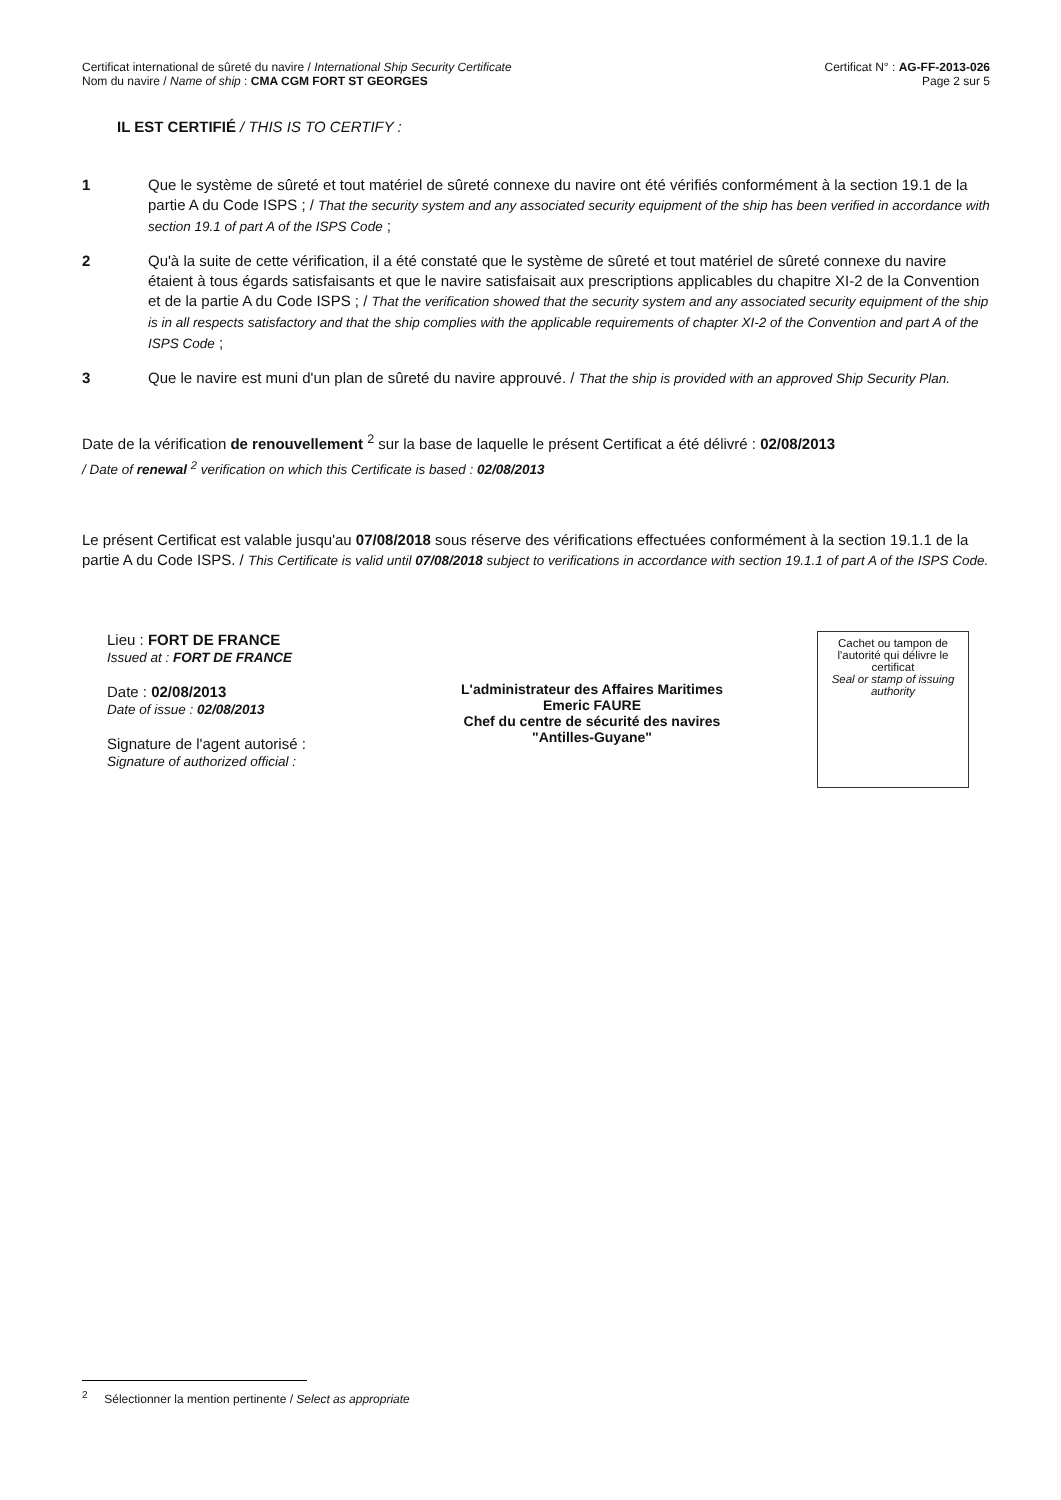Certificat international de sûreté du navire / International Ship Security Certificate
Nom du navire / Name of ship : CMA CGM FORT ST GEORGES
Certificat N° : AG-FF-2013-026
Page 2 sur 5
IL EST CERTIFIÉ / THIS IS TO CERTIFY :
1 Que le système de sûreté et tout matériel de sûreté connexe du navire ont été vérifiés conformément à la section 19.1 de la partie A du Code ISPS ; / That the security system and any associated security equipment of the ship has been verified in accordance with section 19.1 of part A of the ISPS Code ;
2 Qu'à la suite de cette vérification, il a été constaté que le système de sûreté et tout matériel de sûreté connexe du navire étaient à tous égards satisfaisants et que le navire satisfaisait aux prescriptions applicables du chapitre XI-2 de la Convention et de la partie A du Code ISPS ; / That the verification showed that the security system and any associated security equipment of the ship is in all respects satisfactory and that the ship complies with the applicable requirements of chapter XI-2 of the Convention and part A of the ISPS Code ;
3 Que le navire est muni d'un plan de sûreté du navire approuvé. / That the ship is provided with an approved Ship Security Plan.
Date de la vérification de renouvellement <sup>2</sup> sur la base de laquelle le présent Certificat a été délivré : 02/08/2013
/ Date of renewal <sup>2</sup> verification on which this Certificate is based : 02/08/2013
Le présent Certificat est valable jusqu'au 07/08/2018 sous réserve des vérifications effectuées conformément à la section 19.1.1 de la partie A du Code ISPS. / This Certificate is valid until 07/08/2018 subject to verifications in accordance with section 19.1.1 of part A of the ISPS Code.
Lieu : FORT DE FRANCE
Issued at : FORT DE FRANCE
Date : 02/08/2013
Date of issue : 02/08/2013
Signature de l'agent autorisé :
Signature of authorized official :
L'administrateur des Affaires Maritimes
Emeric FAURE
Chef du centre de sécurité des navires
"Antilles-Guyane"
Cachet ou tampon de l'autorité qui délivre le certificat
Seal or stamp of issuing authority
<sup>2</sup> Sélectionner la mention pertinente / Select as appropriate